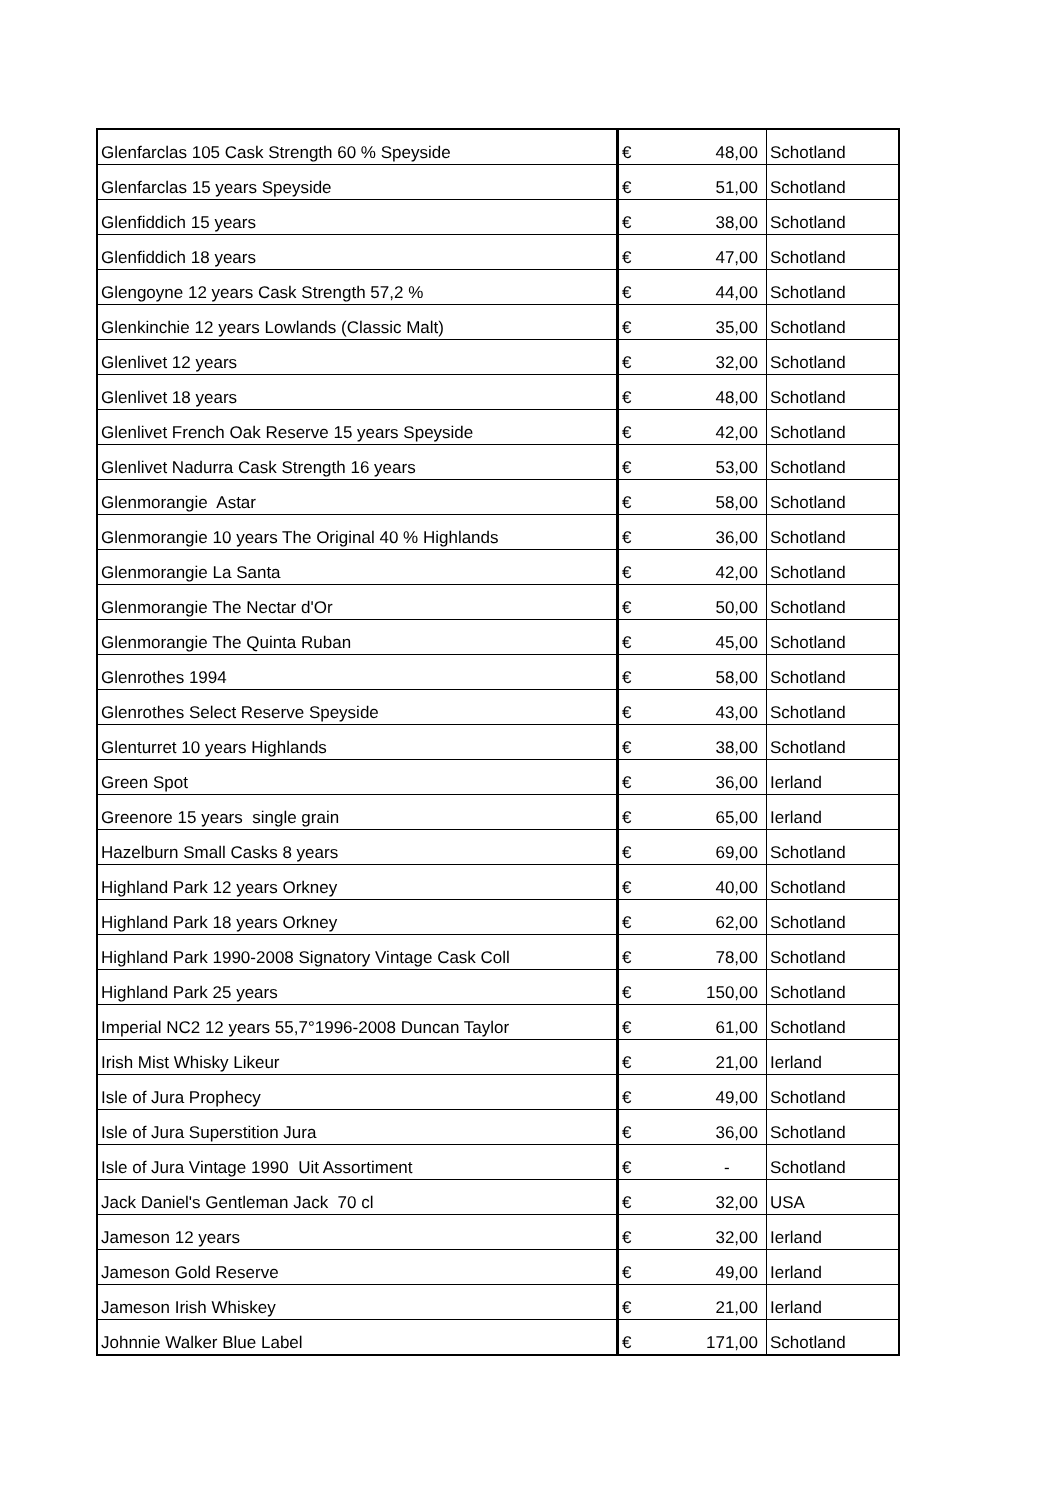| Glenfarclas 105 Cask Strength 60 % Speyside | € | 48,00 | Schotland |
| Glenfarclas 15 years Speyside | € | 51,00 | Schotland |
| Glenfiddich 15 years | € | 38,00 | Schotland |
| Glenfiddich 18 years | € | 47,00 | Schotland |
| Glengoyne 12 years Cask Strength 57,2 % | € | 44,00 | Schotland |
| Glenkinchie 12 years Lowlands (Classic Malt) | € | 35,00 | Schotland |
| Glenlivet 12 years | € | 32,00 | Schotland |
| Glenlivet 18 years | € | 48,00 | Schotland |
| Glenlivet French Oak Reserve 15 years Speyside | € | 42,00 | Schotland |
| Glenlivet Nadurra Cask Strength 16 years | € | 53,00 | Schotland |
| Glenmorangie Astar | € | 58,00 | Schotland |
| Glenmorangie 10 years The Original 40 % Highlands | € | 36,00 | Schotland |
| Glenmorangie La Santa | € | 42,00 | Schotland |
| Glenmorangie The Nectar d'Or | € | 50,00 | Schotland |
| Glenmorangie The Quinta Ruban | € | 45,00 | Schotland |
| Glenrothes 1994 | € | 58,00 | Schotland |
| Glenrothes Select Reserve Speyside | € | 43,00 | Schotland |
| Glenturret 10 years Highlands | € | 38,00 | Schotland |
| Green Spot | € | 36,00 | Ierland |
| Greenore 15 years single grain | € | 65,00 | Ierland |
| Hazelburn Small Casks 8 years | € | 69,00 | Schotland |
| Highland Park 12 years Orkney | € | 40,00 | Schotland |
| Highland Park 18 years Orkney | € | 62,00 | Schotland |
| Highland Park 1990-2008 Signatory Vintage Cask Coll | € | 78,00 | Schotland |
| Highland Park 25 years | € | 150,00 | Schotland |
| Imperial NC2 12 years 55,7°1996-2008 Duncan Taylor | € | 61,00 | Schotland |
| Irish Mist Whisky Likeur | € | 21,00 | Ierland |
| Isle of Jura Prophecy | € | 49,00 | Schotland |
| Isle of Jura Superstition Jura | € | 36,00 | Schotland |
| Isle of Jura Vintage 1990 Uit Assortiment | € | - | Schotland |
| Jack Daniel's Gentleman Jack 70 cl | € | 32,00 | USA |
| Jameson 12 years | € | 32,00 | Ierland |
| Jameson Gold Reserve | € | 49,00 | Ierland |
| Jameson Irish Whiskey | € | 21,00 | Ierland |
| Johnnie Walker Blue Label | € | 171,00 | Schotland |